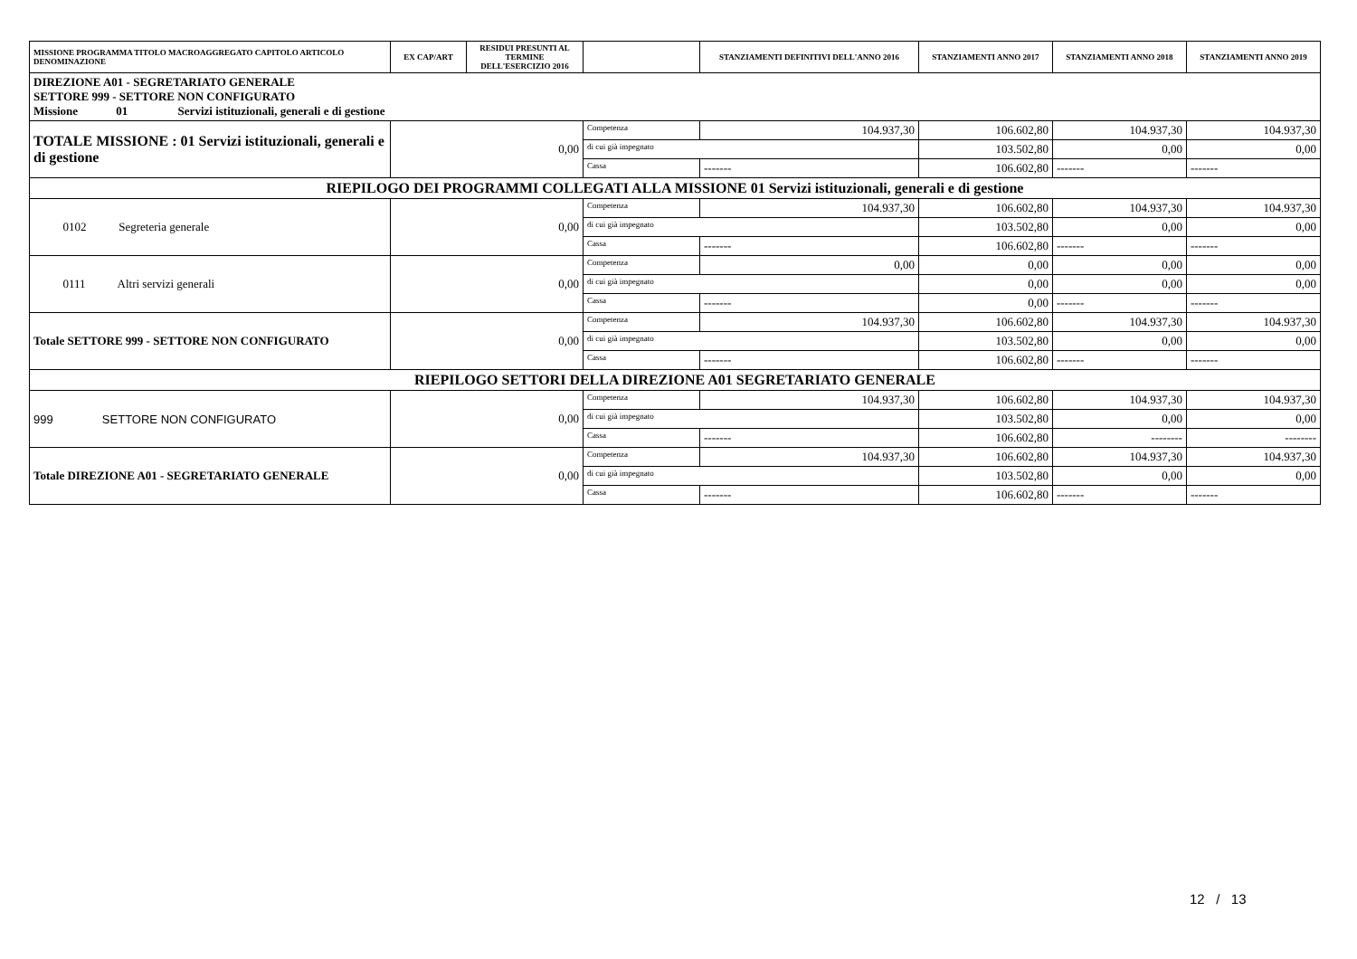| MISSIONE PROGRAMMA TITOLO MACROAGGREGATO CAPITOLO ARTICOLO DENOMINAZIONE | EX CAP/ART | RESIDUI PRESUNTI AL TERMINE DELL'ESERCIZIO 2016 | | STANZIAMENTI DEFINITIVI DELL'ANNO 2016 | STANZIAMENTI ANNO 2017 | STANZIAMENTI ANNO 2018 | STANZIAMENTI ANNO 2019 |
| --- | --- | --- | --- | --- | --- | --- | --- |
| DIREZIONE A01 - SEGRETARIATO GENERALE SETTORE 999 - SETTORE NON CONFIGURATO Missione 01 Servizi istituzionali, generali e di gestione | | | | | | | |
| TOTALE MISSIONE : 01 Servizi istituzionali, generali e di gestione | 0,00 | | Competenza | 104.937,30 | 106.602,80 | 104.937,30 | 104.937,30 |
| | | | di cui già impegnato | | 103.502,80 | 0,00 | 0,00 |
| | | | Cassa | ------- | 106.602,80 | ------- | ------- |
| RIEPILOGO DEI PROGRAMMI COLLEGATI ALLA MISSIONE 01 Servizi istituzionali, generali e di gestione | | | | | | | |
| 0102 Segreteria generale | 0,00 | | Competenza | 104.937,30 | 106.602,80 | 104.937,30 | 104.937,30 |
| | | | di cui già impegnato | | 103.502,80 | 0,00 | 0,00 |
| | | | Cassa | ------- | 106.602,80 | ------- | ------- |
| 0111 Altri servizi generali | 0,00 | | Competenza | 0,00 | 0,00 | 0,00 | 0,00 |
| | | | di cui già impegnato | | 0,00 | 0,00 | 0,00 |
| | | | Cassa | ------- | 0,00 | ------- | ------- |
| Totale SETTORE 999 - SETTORE NON CONFIGURATO | 0,00 | | Competenza | 104.937,30 | 106.602,80 | 104.937,30 | 104.937,30 |
| | | | di cui già impegnato | | 103.502,80 | 0,00 | 0,00 |
| | | | Cassa | ------- | 106.602,80 | ------- | ------- |
| RIEPILOGO SETTORI DELLA DIREZIONE A01 SEGRETARIATO GENERALE | | | | | | | |
| 999 SETTORE NON CONFIGURATO | 0,00 | | Competenza | 104.937,30 | 106.602,80 | 104.937,30 | 104.937,30 |
| | | | di cui già impegnato | | 103.502,80 | 0,00 | 0,00 |
| | | | Cassa | ------- | 106.602,80 | -------- | -------- |
| Totale DIREZIONE A01 - SEGRETARIATO GENERALE | 0,00 | | Competenza | 104.937,30 | 106.602,80 | 104.937,30 | 104.937,30 |
| | | | di cui già impegnato | | 103.502,80 | 0,00 | 0,00 |
| | | | Cassa | ------- | 106.602,80 | ------- | ------- |
12 / 13